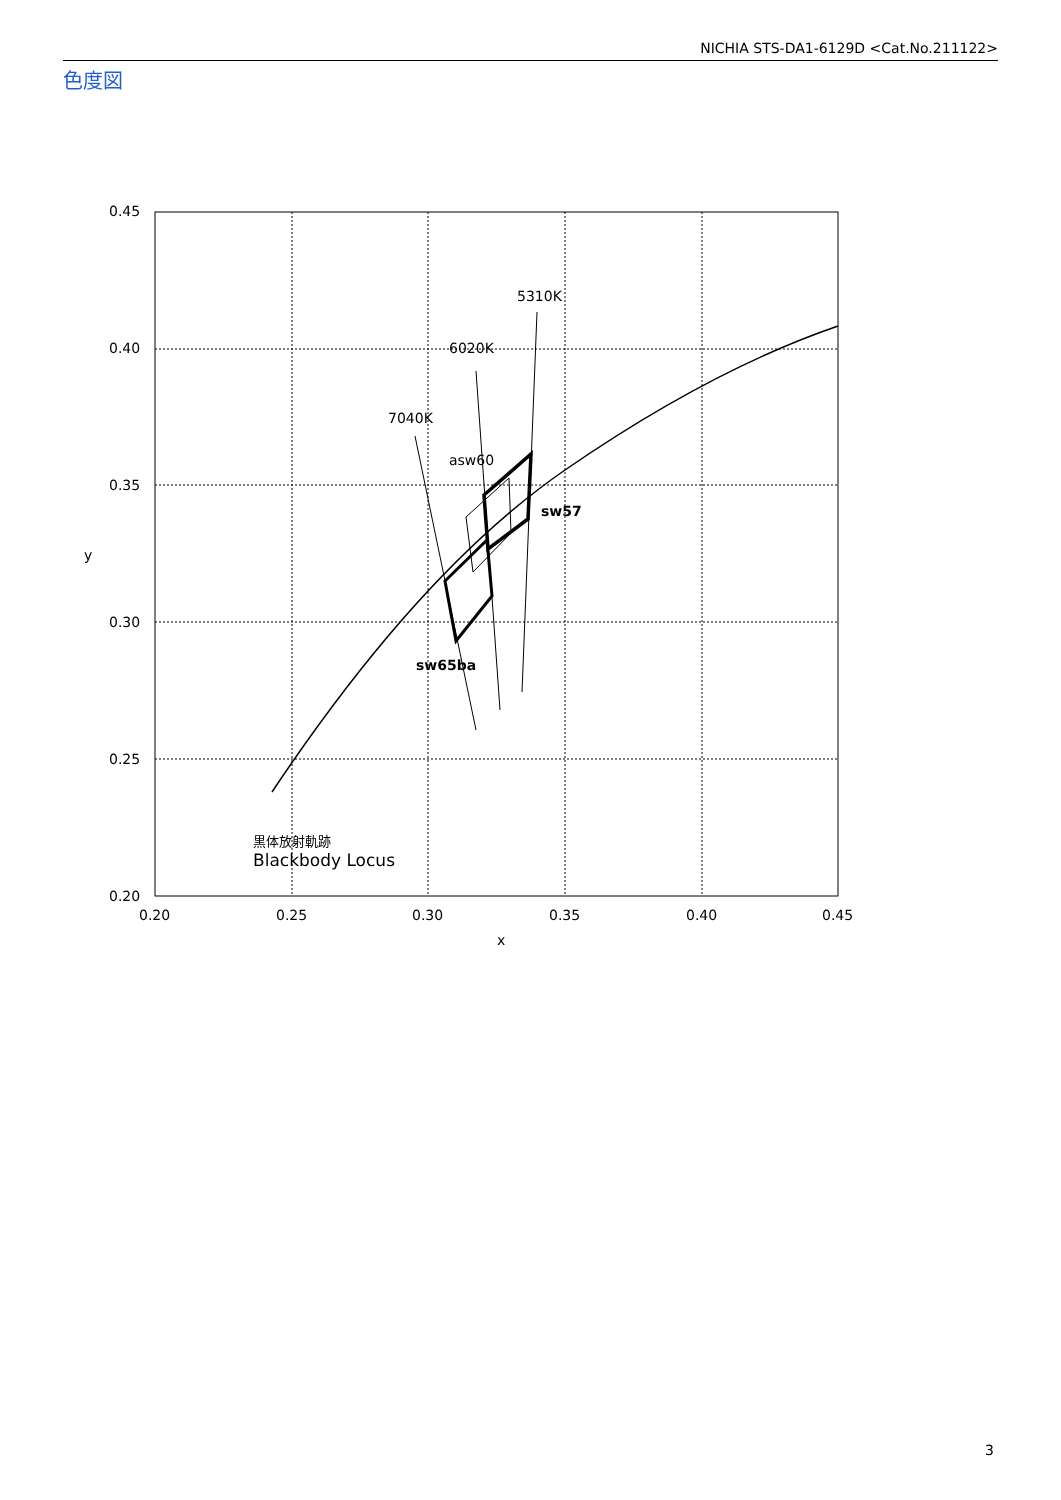NICHIA STS-DA1-6129D <Cat.No.211122>
色度図
0.45
0.40
0.35
0.30
0.25
0.20
0.20
0.25
0.30
0.35
0.40
0.45
x
y
5310K
6020K
7040K
asw60
sw57
sw65ba
黒体放射軌跡
Blackbody Locus
3